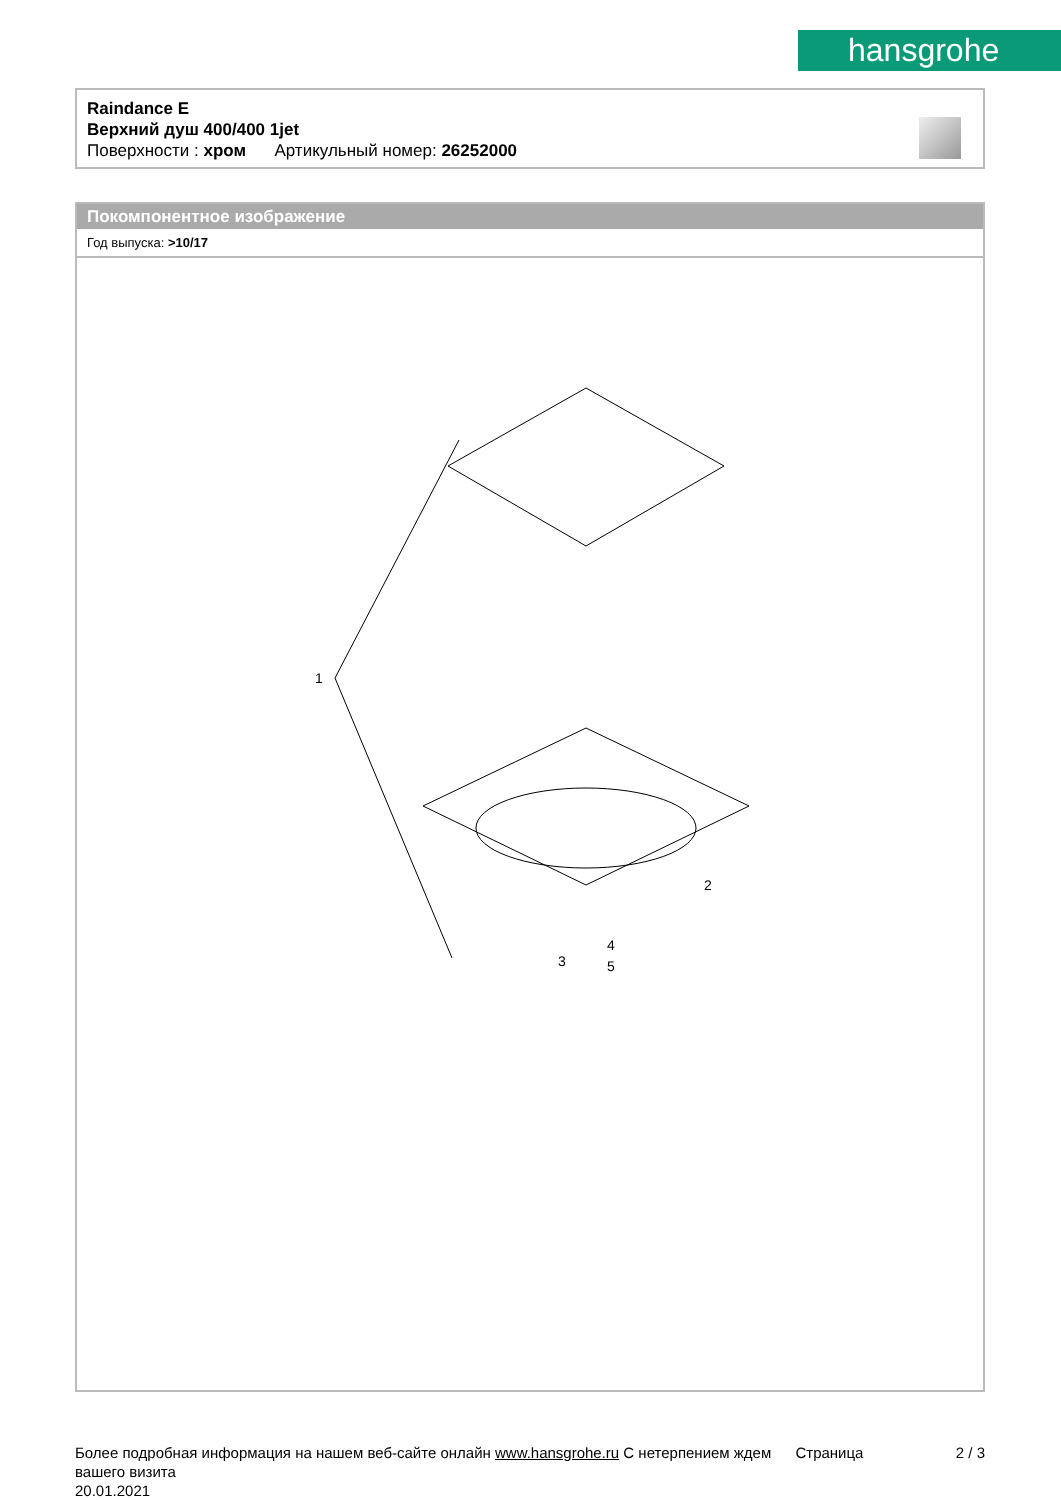hansgrohe
Raindance E
Верхний душ 400/400 1jet
Поверхности : хром Артикульный номер: 26252000
Покомпонентное изображение
Год выпуска: >10/17
1
2
3
4
5
Более подробная информация на нашем веб-сайте онлайн www.hansgrohe.ru С нетерпением ждем Страница 2 / 3
вашего визита
20.01.2021